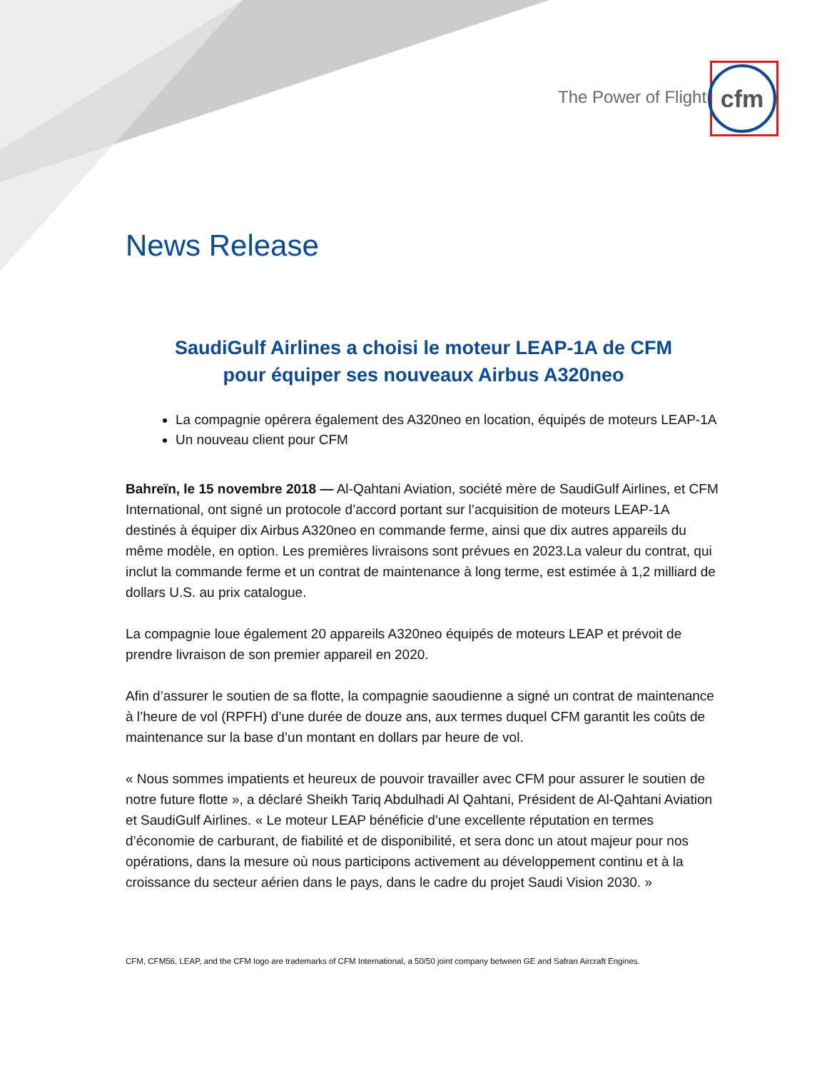The Power of Flight
cfm
News Release
SaudiGulf Airlines a choisi le moteur LEAP-1A de CFM
pour équiper ses nouveaux Airbus A320neo
La compagnie opérera également des A320neo en location, équipés de moteurs LEAP-1A
Un nouveau client pour CFM
Bahreïn, le 15 novembre 2018 — Al-Qahtani Aviation, société mère de SaudiGulf Airlines, et CFM International, ont signé un protocole d’accord portant sur l’acquisition de moteurs LEAP-1A destinés à équiper dix Airbus A320neo en commande ferme, ainsi que dix autres appareils du même modèle, en option. Les premières livraisons sont prévues en 2023.La valeur du contrat, qui inclut la commande ferme et un contrat de maintenance à long terme, est estimée à 1,2 milliard de dollars U.S. au prix catalogue.
La compagnie loue également 20 appareils A320neo équipés de moteurs LEAP et prévoit de prendre livraison de son premier appareil en 2020.
Afin d’assurer le soutien de sa flotte, la compagnie saoudienne a signé un contrat de maintenance à l’heure de vol (RPFH) d’une durée de douze ans, aux termes duquel CFM garantit les coûts de maintenance sur la base d’un montant en dollars par heure de vol.
« Nous sommes impatients et heureux de pouvoir travailler avec CFM pour assurer le soutien de notre future flotte », a déclaré Sheikh Tariq Abdulhadi Al Qahtani, Président de Al-Qahtani Aviation et SaudiGulf Airlines. « Le moteur LEAP bénéficie d’une excellente réputation en termes d’économie de carburant, de fiabilité et de disponibilité, et sera donc un atout majeur pour nos opérations, dans la mesure où nous participons activement au développement continu et à la croissance du secteur aérien dans le pays, dans le cadre du projet Saudi Vision 2030. »
CFM, CFM56, LEAP, and the CFM logo are trademarks of CFM International, a 50/50 joint company between GE and Safran Aircraft Engines.